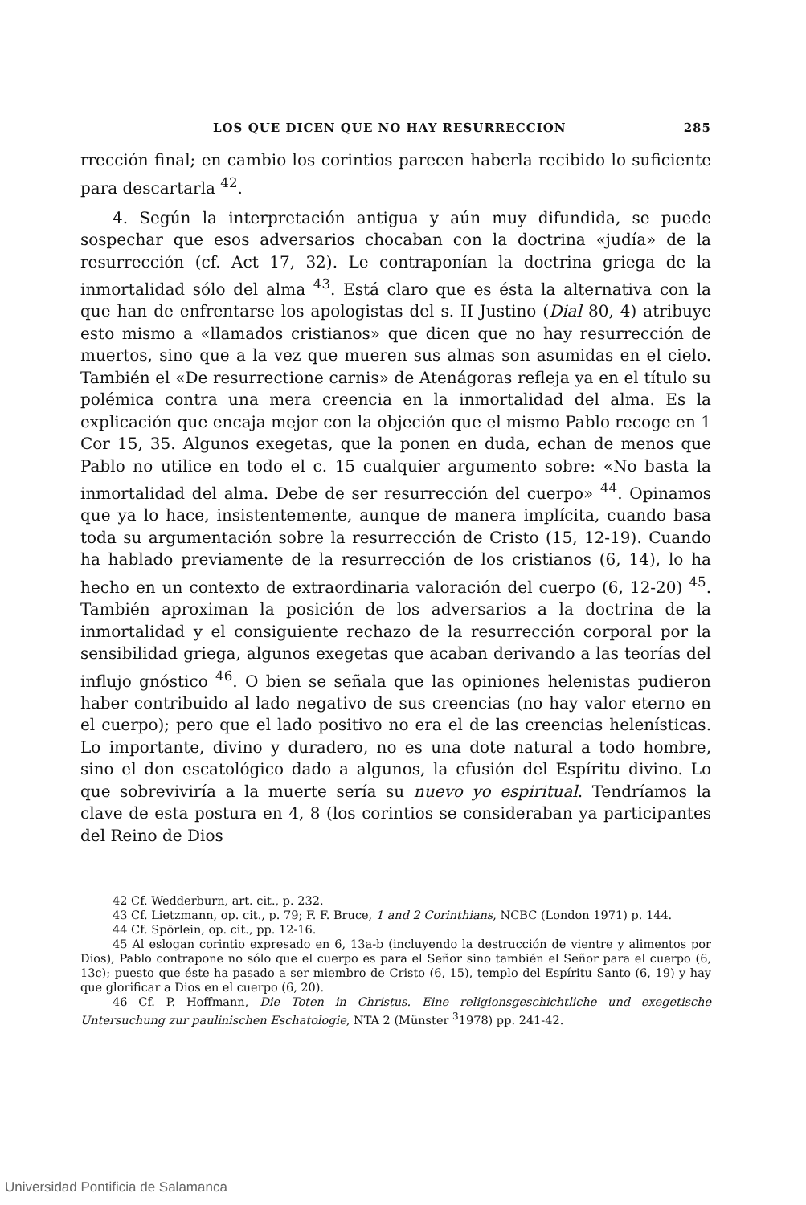LOS QUE DICEN QUE NO HAY RESURRECCION 285
rrección final; en cambio los corintios parecen haberla recibido lo suficiente para descartarla <sup>42</sup>.
4. Según la interpretación antigua y aún muy difundida, se puede sospechar que esos adversarios chocaban con la doctrina «judía» de la resurrección (cf. Act 17, 32). Le contraponían la doctrina griega de la inmortalidad sólo del alma <sup>43</sup>. Está claro que es ésta la alternativa con la que han de enfrentarse los apologistas del s. II Justino (Dial 80, 4) atribuye esto mismo a «llamados cristianos» que dicen que no hay resurrección de muertos, sino que a la vez que mueren sus almas son asumidas en el cielo. También el «De resurrectione carnis» de Atenágoras refleja ya en el título su polémica contra una mera creencia en la inmortalidad del alma. Es la explicación que encaja mejor con la objeción que el mismo Pablo recoge en 1 Cor 15, 35. Algunos exegetas, que la ponen en duda, echan de menos que Pablo no utilice en todo el c. 15 cualquier argumento sobre: «No basta la inmortalidad del alma. Debe de ser resurrección del cuerpo» <sup>44</sup>. Opinamos que ya lo hace, insistentemente, aunque de manera implícita, cuando basa toda su argumentación sobre la resurrección de Cristo (15, 12-19). Cuando ha hablado previamente de la resurrección de los cristianos (6, 14), lo ha hecho en un contexto de extraordinaria valoración del cuerpo (6, 12-20) <sup>45</sup>. También aproximan la posición de los adversarios a la doctrina de la inmortalidad y el consiguiente rechazo de la resurrección corporal por la sensibilidad griega, algunos exegetas que acaban derivando a las teorías del influjo gnóstico <sup>46</sup>. O bien se señala que las opiniones helenistas pudieron haber contribuido al lado negativo de sus creencias (no hay valor eterno en el cuerpo); pero que el lado positivo no era el de las creencias helenísticas. Lo importante, divino y duradero, no es una dote natural a todo hombre, sino el don escatológico dado a algunos, la efusión del Espíritu divino. Lo que sobreviviría a la muerte sería su nuevo yo espiritual. Tendríamos la clave de esta postura en 4, 8 (los corintios se consideraban ya participantes del Reino de Dios
42 Cf. Wedderburn, art. cit., p. 232.
43 Cf. Lietzmann, op. cit., p. 79; F. F. Bruce, 1 and 2 Corinthians, NCBC (London 1971) p. 144.
44 Cf. Spörlein, op. cit., pp. 12-16.
45 Al eslogan corintio expresado en 6, 13a-b (incluyendo la destrucción de vientre y alimentos por Dios), Pablo contrapone no sólo que el cuerpo es para el Señor sino también el Señor para el cuerpo (6, 13c); puesto que éste ha pasado a ser miembro de Cristo (6, 15), templo del Espíritu Santo (6, 19) y hay que glorificar a Dios en el cuerpo (6, 20).
46 Cf. P. Hoffmann, Die Toten in Christus. Eine religionsgeschichtliche und exegetische Untersuchung zur paulinischen Eschatologie, NTA 2 (Münster <sup>3</sup>1978) pp. 241-42.
Universidad Pontificia de Salamanca